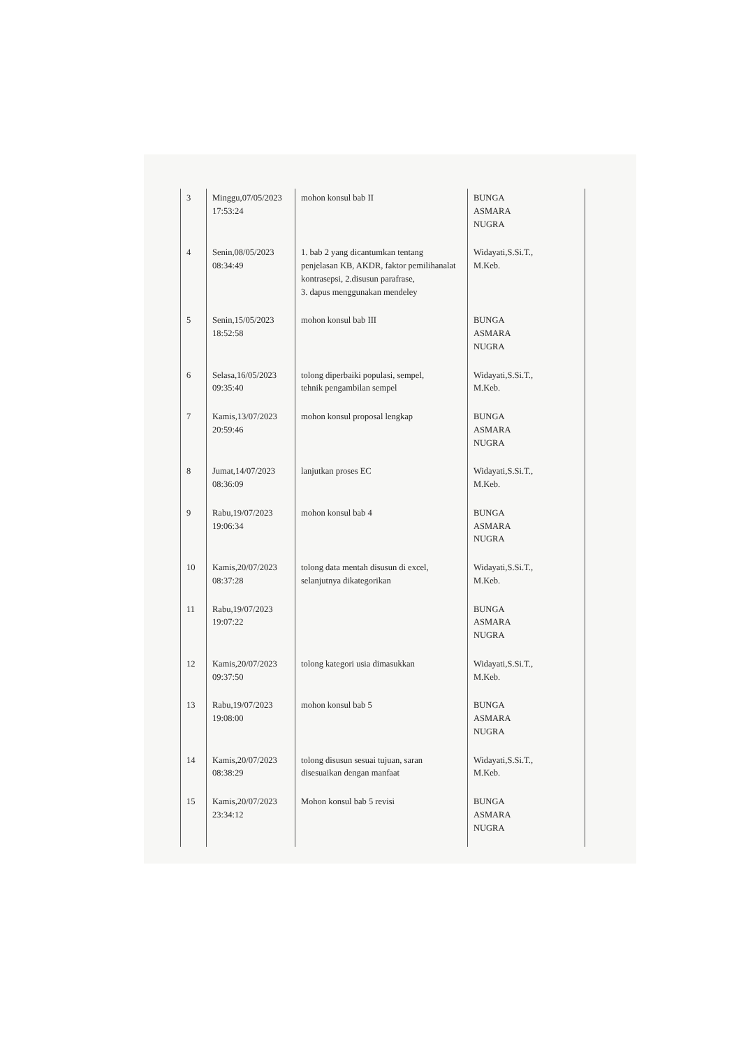| 3 | Minggu,07/05/2023 17:53:24 | mohon konsul bab II | BUNGA ASMARA NUGRA |
| 4 | Senin,08/05/2023 08:34:49 | 1. bab 2 yang dicantumkan tentang penjelasan KB, AKDR, faktor pemilihanalat kontrasepsi, 2.disusun parafrase, 3. dapus menggunakan mendeley | Widayati,S.Si.T., M.Keb. |
| 5 | Senin,15/05/2023 18:52:58 | mohon konsul bab III | BUNGA ASMARA NUGRA |
| 6 | Selasa,16/05/2023 09:35:40 | tolong diperbaiki populasi, sempel, tehnik pengambilan sempel | Widayati,S.Si.T., M.Keb. |
| 7 | Kamis,13/07/2023 20:59:46 | mohon konsul proposal lengkap | BUNGA ASMARA NUGRA |
| 8 | Jumat,14/07/2023 08:36:09 | lanjutkan proses EC | Widayati,S.Si.T., M.Keb. |
| 9 | Rabu,19/07/2023 19:06:34 | mohon konsul bab 4 | BUNGA ASMARA NUGRA |
| 10 | Kamis,20/07/2023 08:37:28 | tolong data mentah disusun di excel, selanjutnya dikategorikan | Widayati,S.Si.T., M.Keb. |
| 11 | Rabu,19/07/2023 19:07:22 | | BUNGA ASMARA NUGRA |
| 12 | Kamis,20/07/2023 09:37:50 | tolong kategori usia dimasukkan | Widayati,S.Si.T., M.Keb. |
| 13 | Rabu,19/07/2023 19:08:00 | mohon konsul bab 5 | BUNGA ASMARA NUGRA |
| 14 | Kamis,20/07/2023 08:38:29 | tolong disusun sesuai tujuan, saran disesuaikan dengan manfaat | Widayati,S.Si.T., M.Keb. |
| 15 | Kamis,20/07/2023 23:34:12 | Mohon konsul bab 5 revisi | BUNGA ASMARA NUGRA |